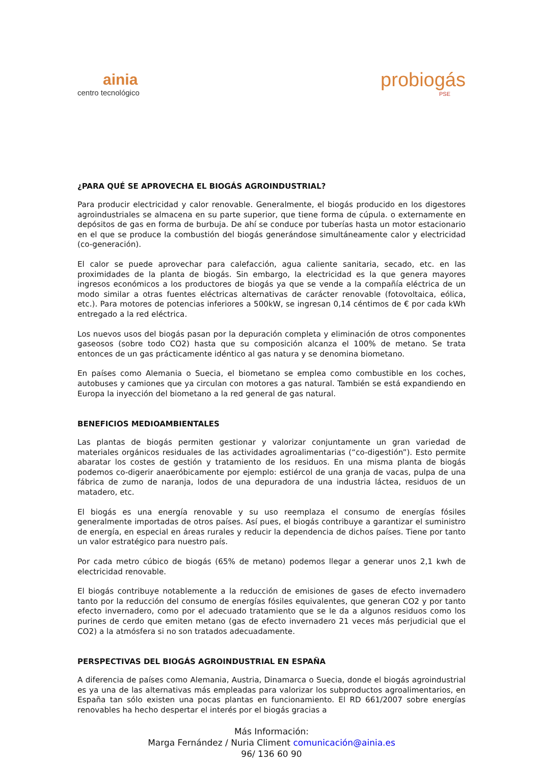ainia
centro tecnológico
probiogás
PSE
¿PARA QUÉ SE APROVECHA EL BIOGÁS AGROINDUSTRIAL?
Para producir electricidad y calor renovable. Generalmente, el biogás producido en los digestores agroindustriales se almacena en su parte superior, que tiene forma de cúpula. o externamente en depósitos de gas en forma de burbuja. De ahí se conduce por tuberías hasta un motor estacionario en el que se produce la combustión del biogás generándose simultáneamente calor y electricidad (co-generación).
El calor se puede aprovechar para calefacción, agua caliente sanitaria, secado, etc. en las proximidades de la planta de biogás. Sin embargo, la electricidad es la que genera mayores ingresos económicos a los productores de biogás ya que se vende a la compañía eléctrica de un modo similar a otras fuentes eléctricas alternativas de carácter renovable (fotovoltaica, eólica, etc.). Para motores de potencias inferiores a 500kW, se ingresan 0,14 céntimos de € por cada kWh entregado a la red eléctrica.
Los nuevos usos del biogás pasan por la depuración completa y eliminación de otros componentes gaseosos (sobre todo CO2) hasta que su composición alcanza el 100% de metano. Se trata entonces de un gas prácticamente idéntico al gas natura y se denomina biometano.
En países como Alemania o Suecia, el biometano se emplea como combustible en los coches, autobuses y camiones que ya circulan con motores a gas natural. También se está expandiendo en Europa la inyección del biometano a la red general de gas natural.
BENEFICIOS MEDIOAMBIENTALES
Las plantas de biogás permiten gestionar y valorizar conjuntamente un gran variedad de materiales orgánicos residuales de las actividades agroalimentarias (“co-digestión”). Esto permite abaratar los costes de gestión y tratamiento de los residuos. En una misma planta de biogás podemos co-digerir anaeróbicamente por ejemplo: estiércol de una granja de vacas, pulpa de una fábrica de zumo de naranja, lodos de una depuradora de una industria láctea, residuos de un matadero, etc.
El biogás es una energía renovable y su uso reemplaza el consumo de energías fósiles generalmente importadas de otros países. Así pues, el biogás contribuye a garantizar el suministro de energía, en especial en áreas rurales y reducir la dependencia de dichos países. Tiene por tanto un valor estratégico para nuestro país.
Por cada metro cúbico de biogás (65% de metano) podemos llegar a generar unos 2,1 kwh de electricidad renovable.
El biogás contribuye notablemente a la reducción de emisiones de gases de efecto invernadero tanto por la reducción del consumo de energías fósiles equivalentes, que generan CO2 y por tanto efecto invernadero, como por el adecuado tratamiento que se le da a algunos residuos como los purines de cerdo que emiten metano (gas de efecto invernadero 21 veces más perjudicial que el CO2) a la atmósfera si no son tratados adecuadamente.
PERSPECTIVAS DEL BIOGÁS AGROINDUSTRIAL EN ESPAÑA
A diferencia de países como Alemania, Austria, Dinamarca o Suecia, donde el biogás agroindustrial es ya una de las alternativas más empleadas para valorizar los subproductos agroalimentarios, en España tan sólo existen una pocas plantas en funcionamiento. El RD 661/2007 sobre energías renovables ha hecho despertar el interés por el biogás gracias a
Más Información:
Marga Fernández / Nuria Climent comunicación@ainia.es
96/ 136 60 90